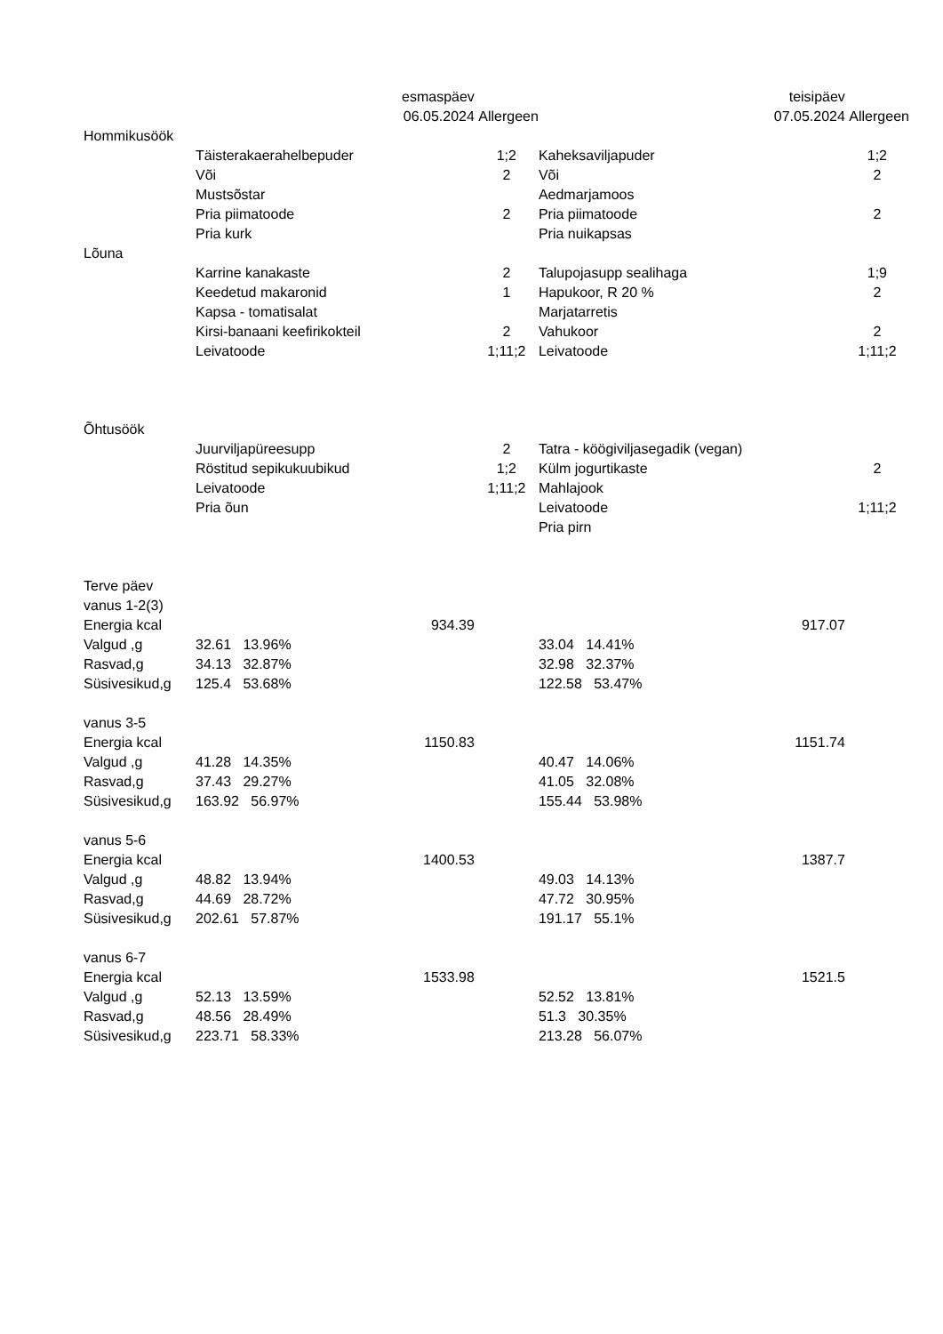| | | esmaspäev | | teisipäev | | |
| | | 06.05.2024 | Allergeen | | 07.05.2024 | Allergeen |
| Hommikusöök | | | | | | |
| | Täisterakaerahelbepuder | | 1;2 | Kaheksaviljapuder | | 1;2 |
| | Või | | 2 | Või | | 2 |
| | Mustsõstar | | | Aedmarjamoos | | |
| | Pria piimatoode | | 2 | Pria piimatoode | | 2 |
| | Pria kurk | | | Pria nuikapsas | | |
| Lõuna | | | | | | |
| | Karrine kanakaste | | 2 | Talupojasupp sealihaga | | 1;9 |
| | Keedetud makaronid | | 1 | Hapukoor, R 20 % | | 2 |
| | Kapsa - tomatisalat | | | Marjatarretis | | |
| | Kirsi-banaani keefirikokteil | | 2 | Vahukoor | | 2 |
| | Leivatoode | | 1;11;2 | Leivatoode | | 1;11;2 |
| Õhtusöök | | | | | | |
| | Juurviljapüreesupp | | 2 | Tatra - köögiviljasegadik (vegan) | | |
| | Röstitud sepikukuubikud | | 1;2 | Külm jogurtikaste | | 2 |
| | Leivatoode | | 1;11;2 | Mahlajook | | |
| | Pria õun | | | Leivatoode | | 1;11;2 |
| | | | | Pria pirn | | |
| Terve päev | | | | | | |
| vanus 1-2(3) | | | | | | |
| Energia kcal | | 934.39 | | | 917.07 | |
| Valgud ,g | 32.61 13.96% | | | 33.04 14.41% | | |
| Rasvad,g | 34.13 32.87% | | | 32.98 32.37% | | |
| Süsivesikud,g | 125.4 53.68% | | | 122.58 53.47% | | |
| vanus 3-5 | | | | | | |
| Energia kcal | | 1150.83 | | | 1151.74 | |
| Valgud ,g | 41.28 14.35% | | | 40.47 14.06% | | |
| Rasvad,g | 37.43 29.27% | | | 41.05 32.08% | | |
| Süsivesikud,g | 163.92 56.97% | | | 155.44 53.98% | | |
| vanus 5-6 | | | | | | |
| Energia kcal | | 1400.53 | | | 1387.7 | |
| Valgud ,g | 48.82 13.94% | | | 49.03 14.13% | | |
| Rasvad,g | 44.69 28.72% | | | 47.72 30.95% | | |
| Süsivesikud,g | 202.61 57.87% | | | 191.17 55.1% | | |
| vanus 6-7 | | | | | | |
| Energia kcal | | 1533.98 | | | 1521.5 | |
| Valgud ,g | 52.13 13.59% | | | 52.52 13.81% | | |
| Rasvad,g | 48.56 28.49% | | | 51.3 30.35% | | |
| Süsivesikud,g | 223.71 58.33% | | | 213.28 56.07% | | |